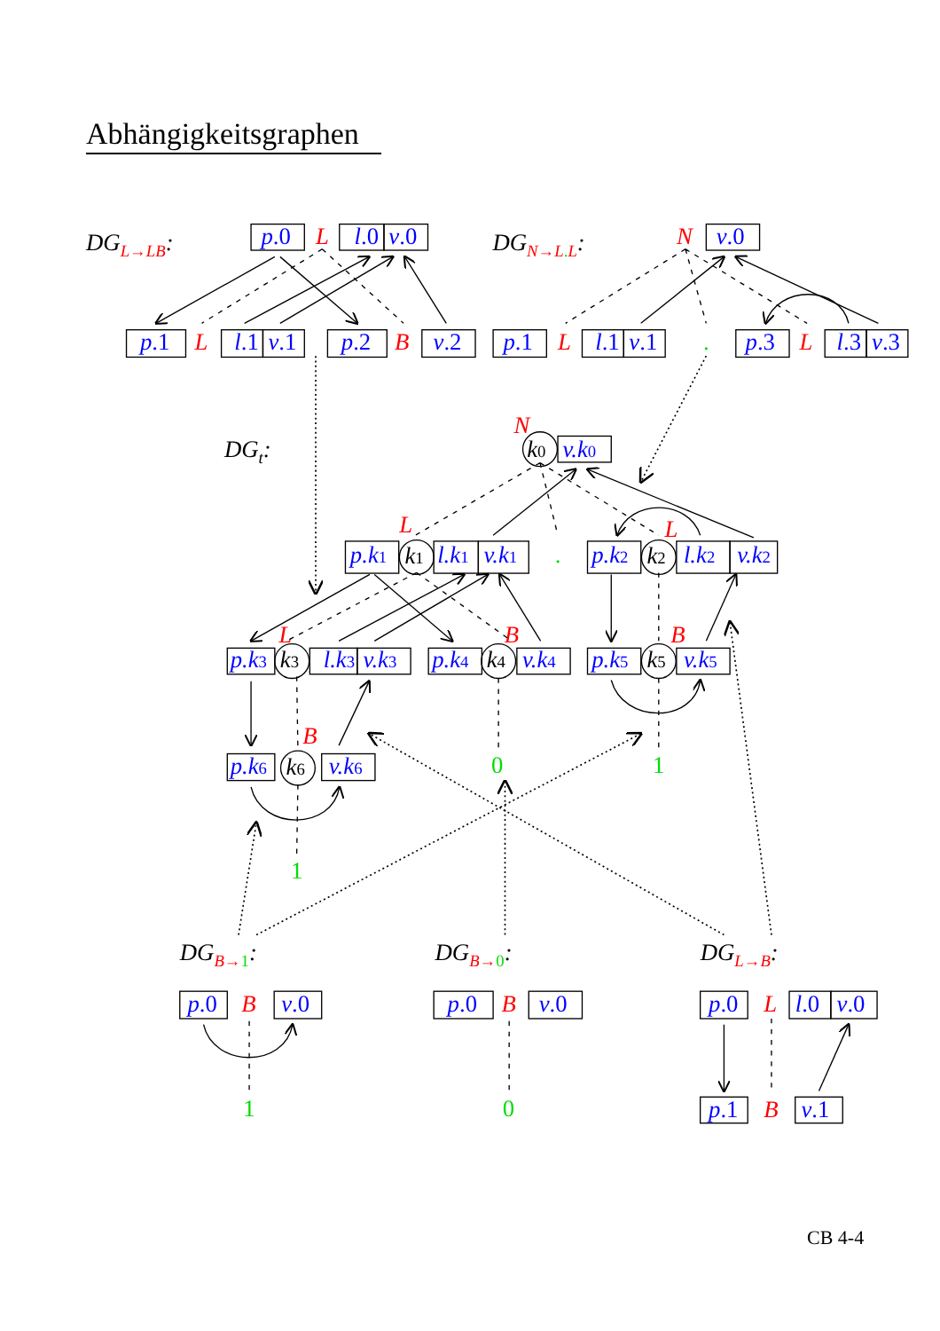Abhängigkeitsgraphen
DGL→LB:
p.0
L
l.0
v.0
p.1
L
l.1
v.1
p.2
B
v.2
DGN→L.L:
N
v.0
p.1
L
l.1
v.1
.
p.3
L
l.3
v.3
DGt:
N
k0
v.k0
L
L
p.k1
k1
l.k1
v.k1
.
p.k2
k2
l.k2
v.k2
L
B
B
p.k3
k3
l.k3
v.k3
p.k4
k4
v.k4
p.k5
k5
v.k5
B
p.k6
k6
v.k6
0
1
1
DGB→1:
DGB→0:
DGL→B:
p.0
B
v.0
1
p.0
B
v.0
0
p.0
L
l.0
v.0
p.1
B
v.1
CB 4-4